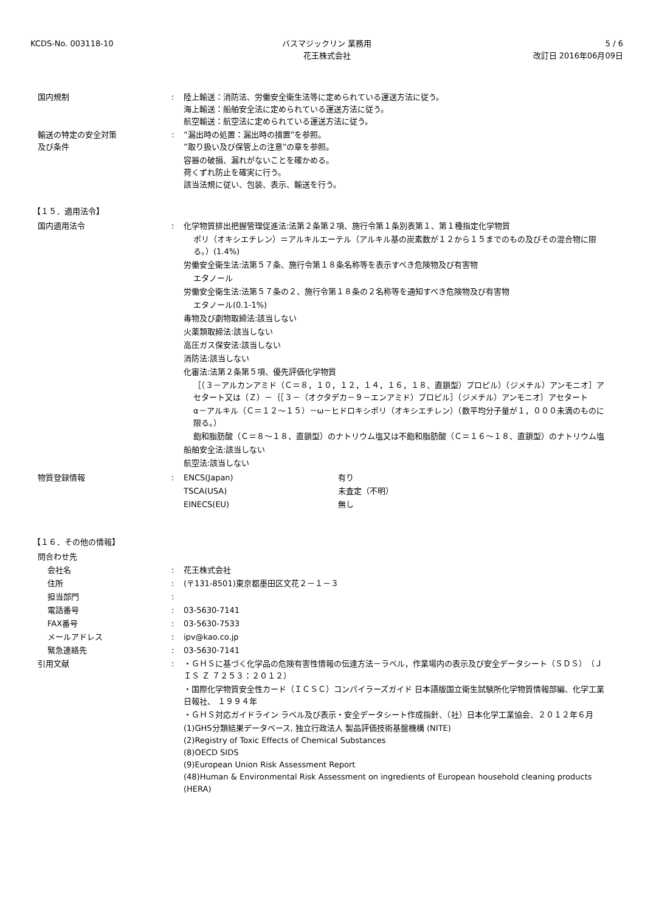KCDS-No. 003118-10 バスマジックリン 業務用
花王株式会社
5 / 6
改訂日 2016年06月09日
国内規制 : 陸上輸送：消防法、労働安全衛生法等に定められている運送方法に従う。
海上輸送：船舶安全法に定められている運送方法に従う。
航空輸送：航空法に定められている運送方法に従う。
輸送の特定の安全対策
及び条件
: ”漏出時の処置：漏出時の措置”を参照。
”取り扱い及び保管上の注意”の章を参照。
容器の破損、漏れがないことを確かめる。
荷くずれ防止を確実に行う。
該当法規に従い、包装、表示、輸送を行う。
【１５．適用法令】
国内適用法令 : 化学物質排出把握管理促進法:法第２条第２項、施行令第１条別表第１、第１種指定化学物質
ポリ（オキシエチレン）＝アルキルエーテル（アルキル基の炭素数が１２から１５までのもの及びその混合物に限る。）(1.4%)
労働安全衛生法:法第５７条、施行令第１８条名称等を表示すべき危険物及び有害物
エタノール
労働安全衛生法:法第５７条の２、施行令第１８条の２名称等を通知すべき危険物及び有害物
エタノール(0.1-1%)
毒物及び劇物取締法:該当しない
火薬類取締法:該当しない
高圧ガス保安法:該当しない
消防法:該当しない
化審法:法第２条第５項、優先評価化学物質
［（３－アルカンアミド（Ｃ＝８，１０，１２，１４，１６，１８、直鎖型）プロピル）（ジメチル）アンモニオ］アセタート又は（Ｚ）－｛［３－（オクタデカ－９－エンアミド）プロピル］（ジメチル）アンモニオ｝アセタート
α－アルキル（Ｃ＝１２～１５）－ω－ヒドロキシポリ（オキシエチレン）（数平均分子量が１，０００未満のものに限る。）
飽和脂肪酸（Ｃ＝８～１８、直鎖型）のナトリウム塩又は不飽和脂肪酸（Ｃ＝１６～１８、直鎖型）のナトリウム塩
船舶安全法:該当しない
航空法:該当しない
物質登録情報 : ENCS(Japan) 有り
TSCA(USA) 未査定（不明）
EINECS(EU) 無し
【１６．その他の情報】
問合わせ先
会社名 : 花王株式会社
住所 : (〒131-8501)東京都墨田区文花２－１－３
担当部門 :
電話番号 : 03-5630-7141
FAX番号 : 03-5630-7533
メールアドレス : ipv@kao.co.jp
緊急連絡先 : 03-5630-7141
引用文献 : ・ＧＨＳに基づく化学品の危険有害性情報の伝達方法－ラベル，作業場内の表示及び安全データシート（ＳＤＳ）（ＪＩＳ Ｚ ７２５３：２０１２）
・国際化学物質安全性カード（ＩＣＳＣ）コンパイラーズガイド 日本語版国立衛生試験所化学物質情報部編、化学工業日報社、 １９９４年
・ＧＨＳ対応ガイドライン ラベル及び表示・安全データシート作成指針、（社）日本化学工業協会、２０１２年６月
(1)GHS分類結果データベース, 独立行政法人 製品評価技術基盤機構 (NITE)
(2)Registry of Toxic Effects of Chemical Substances
(8)OECD SIDS
(9)European Union Risk Assessment Report
(48)Human & Environmental Risk Assessment on ingredients of European household cleaning products (HERA)